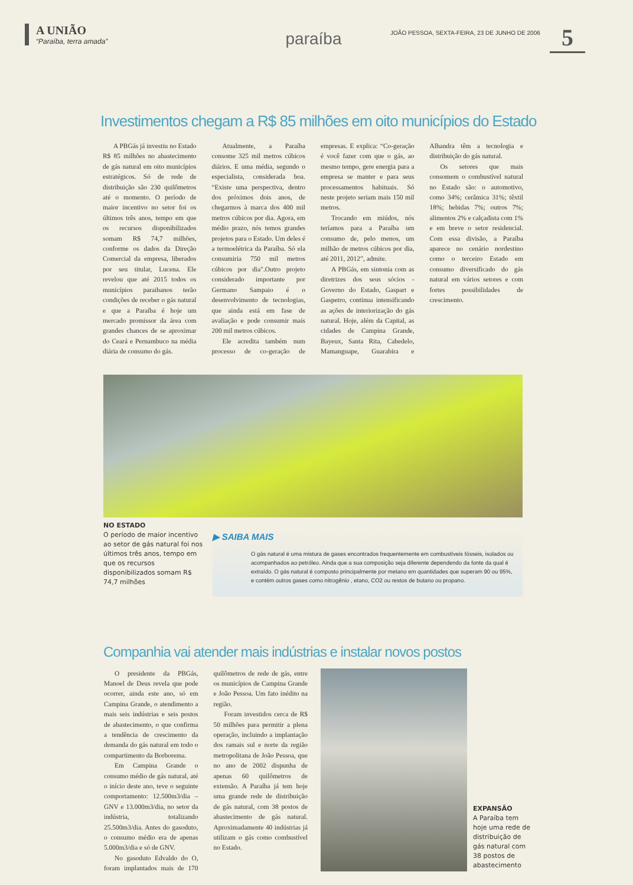A UNIÃO
“Paraíba, terra amada”
paraíba
JOÃO PESSOA, SEXTA-FEIRA, 23 DE JUNHO DE 2006
5
Investimentos chegam a R$ 85 milhões em oito municípios do Estado
A PBGás já investiu no Estado R$ 85 milhões no abastecimento de gás natural em oito municípios estratégicos. Só de rede de distribuição são 230 quilômetros até o momento. O período de maior incentivo no setor foi os últimos três anos, tempo em que os recursos disponibilizados somam R$ 74,7 milhões, conforme os dados da Direção Comercial da empresa, liberados por seu titular, Lucena. Ele revelou que até 2015 todos os municípios paraibanos terão condições de receber o gás natural e que a Paraíba é hoje um mercado promissor da área com grandes chances de se aproximar do Ceará e Pernambuco na média diária de consumo do gás.
Atualmente, a Paraíba consome 325 mil metros cúbicos diários. E uma média, segundo o especialista, considerada boa. “Existe uma perspectiva, dentro dos próximos dois anos, de chegarmos à marca dos 400 mil metros cúbicos por dia. Agora, em médio prazo, nós temos grandes projetos para o Estado. Um deles é a termoelétrica da Paraíba. Só ela consumiria 750 mil metros cúbicos por dia".Outro projeto considerado importante por Germano Sampaio é o desenvolvimento de tecnologias, que ainda está em fase de avaliação e pode consumir mais 200 mil metros cúbicos.
Ele acredita também num processo de co-geração de empresas. E explica: “Co-geração é você fazer com que o gás, ao mesmo tempo, gere energia para a empresa se manter e para seus processamentos habituais. Só neste projeto seriam mais 150 mil metros.
Trocando em miúdos, nós teríamos para a Paraíba um consumo de, pelo menos, um milhão de metros cúbicos por dia, até 2011, 2012”, admite.
A PBGás, em sintonia com as diretrizes dos seus sócios - Governo do Estado, Gaspart e Gaspetro, continua intensificando as ações de interiorização do gás natural. Hoje, além da Capital, as cidades de Campina Grande, Bayeux, Santa Rita, Cabedelo, Mamanguape, Guarabira e Alhandra têm a tecnologia e distribuição do gás natural.
Os setores que mais consomem o combustível natural no Estado são: o automotivo, como 34%; cerâmica 31%; têxtil 18%; bebidas 7%; outros 7%; alimentos 2% e calçadista com 1% e em breve o setor residencial. Com essa divisão, a Paraíba aparece no cenário nordestino como o terceiro Estado em consumo diversificado do gás natural em vários setores e com fortes possibilidades de crescimento.
NO ESTADO
O período de maior incentivo ao setor de gás natural foi nos últimos três anos, tempo em que os recursos disponibilizados somam R$ 74,7 milhões
▶ SAIBA MAIS
O gás natural é uma mistura de gases encontrados frequentemente em combustíveis fósseis, isolados ou acompanhados ao petróleo. Ainda que a sua composição seja diferente dependendo da fonte da qual é extraído. O gás natural é composto principalmente por metano em quantidades que superam 90 ou 95%, e contém outros gases como nitrogênio , etano, CO2 ou restos de butano ou propano.
Companhia vai atender mais indústrias e instalar novos postos
O presidente da PBGás, Manoel de Deus revela que pode ocorrer, ainda este ano, só em Campina Grande, o atendimento a mais seis indústrias e seis postos de abastecimento, o que confirma a tendência de crescimento da demanda do gás natural em todo o compartimento da Borborema.
Em Campina Grande o consumo médio de gás natural, até o início deste ano, teve o seguinte comportamento: 12.500m3/dia – GNV e 13.000m3/dia, no setor da indústria, totalizando 25.500m3/dia. Antes do gasoduto, o consumo médio era de apenas 5.000m3/dia e só de GNV.
No gasoduto Edvaldo do O, foram implantados mais de 170 quilômetros de rede de gás, entre os municípios de Campina Grande e João Pessoa. Um fato inédito na região.
Foram investidos cerca de R$ 50 milhões para permitir a plena operação, incluindo a implantação dos ramais sul e norte da região metropolitana de João Pessoa, que no ano de 2002 dispunha de apenas 60 quilômetros de extensão. A Paraíba já tem hoje uma grande rede de distribuição de gás natural, com 38 postos de abastecimento de gás natural. Aproximadamente 40 indústrias já utilizam o gás como combustível no Estado.
EXPANSÃO
A Paraíba tem hoje uma rede de distribuição de gás natural com 38 postos de abastecimento